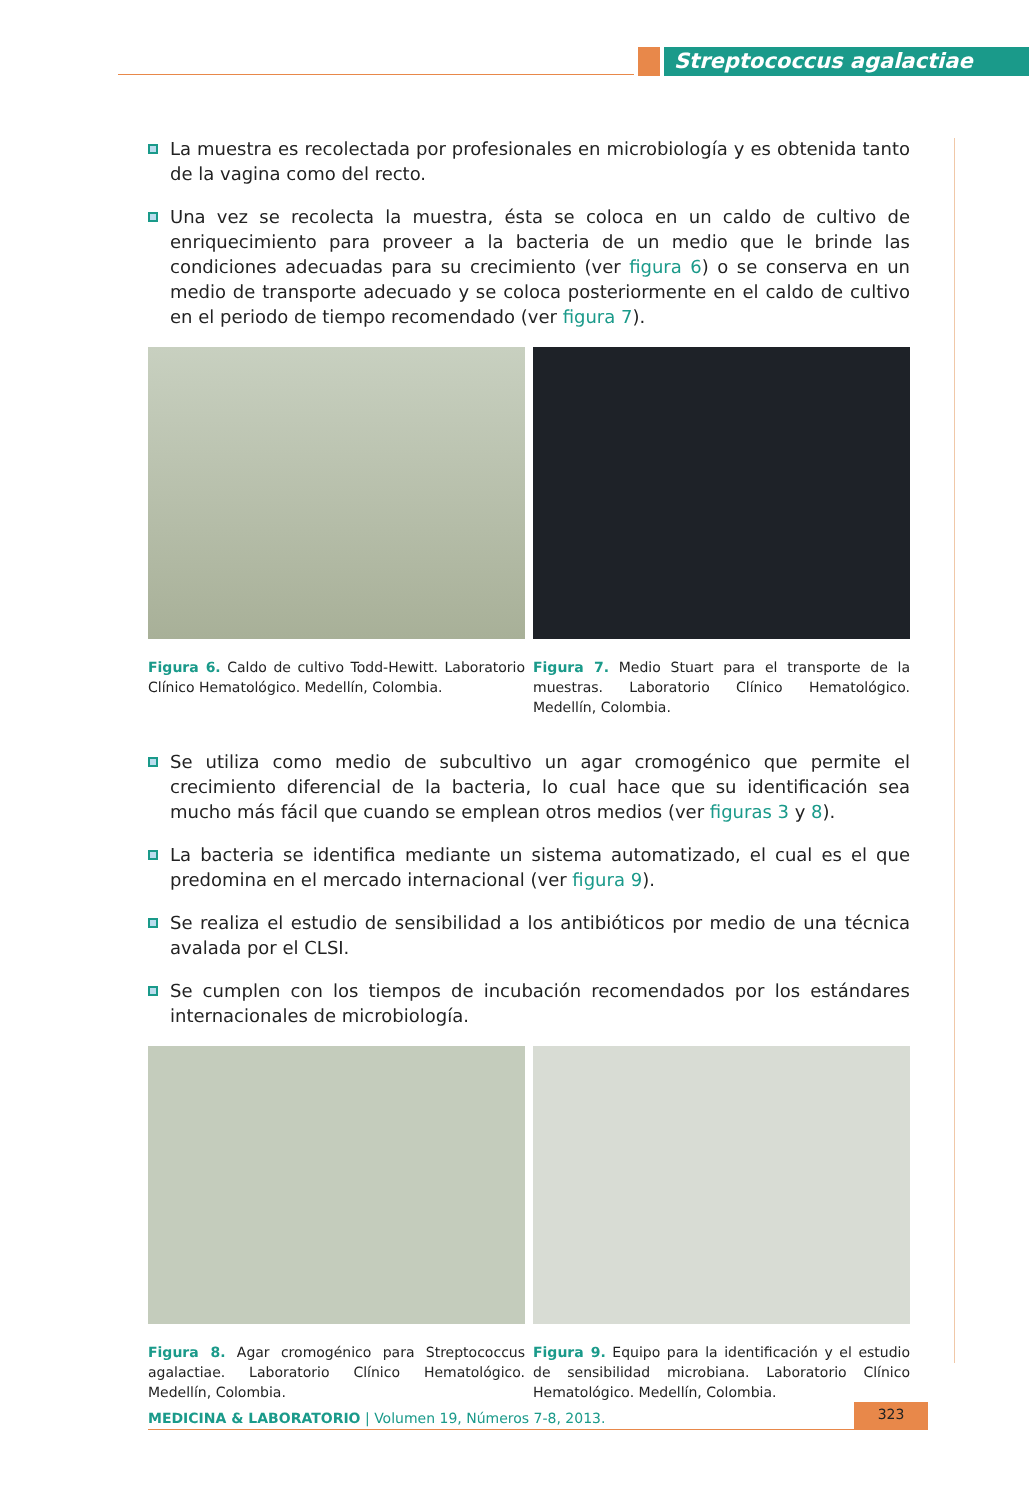Streptococcus agalactiae
La muestra es recolectada por profesionales en microbiología y es obtenida tanto de la vagina como del recto.
Una vez se recolecta la muestra, ésta se coloca en un caldo de cultivo de enriquecimiento para proveer a la bacteria de un medio que le brinde las condiciones adecuadas para su crecimiento (ver figura 6) o se conserva en un medio de transporte adecuado y se coloca posteriormente en el caldo de cultivo en el periodo de tiempo recomendado (ver figura 7).
Figura 6. Caldo de cultivo Todd-Hewitt. Laboratorio Clínico Hematológico. Medellín, Colombia.
Figura 7. Medio Stuart para el transporte de la muestras. Laboratorio Clínico Hematológico. Medellín, Colombia.
Se utiliza como medio de subcultivo un agar cromogénico que permite el crecimiento diferencial de la bacteria, lo cual hace que su identificación sea mucho más fácil que cuando se emplean otros medios (ver figuras 3 y 8).
La bacteria se identifica mediante un sistema automatizado, el cual es el que predomina en el mercado internacional (ver figura 9).
Se realiza el estudio de sensibilidad a los antibióticos por medio de una técnica avalada por el CLSI.
Se cumplen con los tiempos de incubación recomendados por los estándares internacionales de microbiología.
Figura 8. Agar cromogénico para Streptococcus agalactiae. Laboratorio Clínico Hematológico. Medellín, Colombia.
Figura 9. Equipo para la identificación y el estudio de sensibilidad microbiana. Laboratorio Clínico Hematológico. Medellín, Colombia.
MEDICINA & LABORATORIO | Volumen 19, Números 7-8, 2013. 323